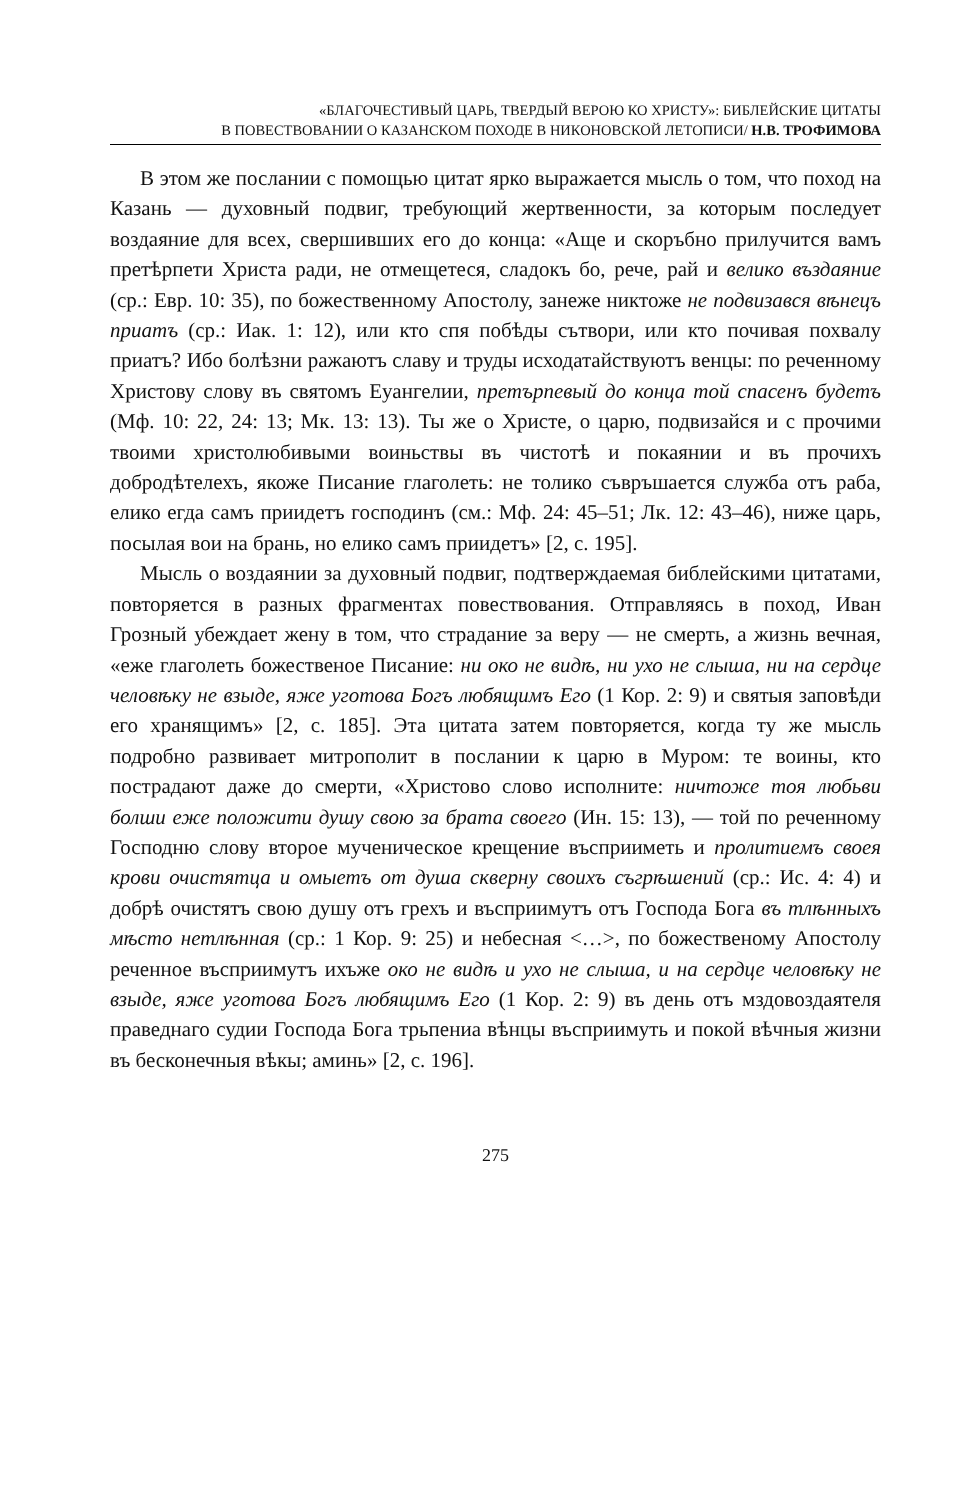«БЛАГОЧЕСТИВЫЙ ЦАРЬ, ТВЕРДЫЙ ВЕРОЮ КО ХРИСТУ»: БИБЛЕЙСКИЕ ЦИТАТЫ
В ПОВЕСТВОВАНИИ О КАЗАНСКОМ ПОХОДЕ В НИКОНОВСКОЙ ЛЕТОПИСИ/ Н.В. ТРОФИМОВА
В этом же послании с помощью цитат ярко выражается мысль о том, что поход на Казань — духовный подвиг, требующий жертвенности, за которым последует воздаяние для всех, свершивших его до конца: «Аще и скоръбно прилучится вамъ претѣрпети Христа ради, не отмещетеся, сладокъ бо, рече, рай и велико въздаяние (ср.: Евр. 10: 35), по божественному Апостолу, занеже никтоже не подвизався вѣнецъ приатъ (ср.: Иак. 1: 12), или кто спя побѣды сътвори, или кто почивая похвалу приатъ? Ибо болѣзни ражаютъ славу и труды исходатайствуютъ венцы: по реченному Христову слову въ святомъ Еуангелии, претърпевый до конца той спасенъ будетъ (Мф. 10: 22, 24: 13; Мк. 13: 13). Ты же о Христе, о царю, подвизайся и с прочими твоими христолюбивыми воиньствы въ чистотѣ и покаянии и въ прочихъ добродѣтелехъ, якоже Писание глаголеть: не толико съвръшается служба отъ раба, елико егда самъ приидетъ господинъ (см.: Мф. 24: 45–51; Лк. 12: 43–46), ниже царь, посылая вои на брань, но елико самъ приидетъ» [2, с. 195].
Мысль о воздаянии за духовный подвиг, подтверждаемая библейскими цитатами, повторяется в разных фрагментах повествования. Отправляясь в поход, Иван Грозный убеждает жену в том, что страдание за веру — не смерть, а жизнь вечная, «еже глаголеть божественое Писание: ни око не видѣ, ни ухо не слыша, ни на сердце человѣку не взыде, яже уготова Богъ любящимъ Его (1 Кор. 2: 9) и святыя заповѣди его хранящимъ» [2, с. 185]. Эта цитата затем повторяется, когда ту же мысль подробно развивает митрополит в послании к царю в Муром: те воины, кто пострадают даже до смерти, «Христово слово исполните: ничтоже тоя любьви болши еже положити душу свою за брата своего (Ин. 15: 13), — той по реченному Господню слову второе мученическое крещение въсприиметь и пролитиемъ своея крови очистятца и омыетъ от душа скверну своихъ съгрѣшений (ср.: Ис. 4: 4) и добрѣ очистятъ свою душу отъ грехъ и въсприимутъ отъ Господа Бога въ тлѣнныхъ мѣсто нетлѣнная (ср.: 1 Кор. 9: 25) и небесная <…>, по божественому Апостолу реченное въсприимутъ ихъже око не видѣ и ухо не слыша, и на сердце человѣку не взыде, яже уготова Богъ любящимъ Его (1 Кор. 2: 9) въ день отъ мздовоздаятеля праведнаго судии Господа Бога трьпениа вѣнцы въсприимуть и покой вѣчныя жизни въ бесконечныя вѣкы; аминь» [2, с. 196].
275